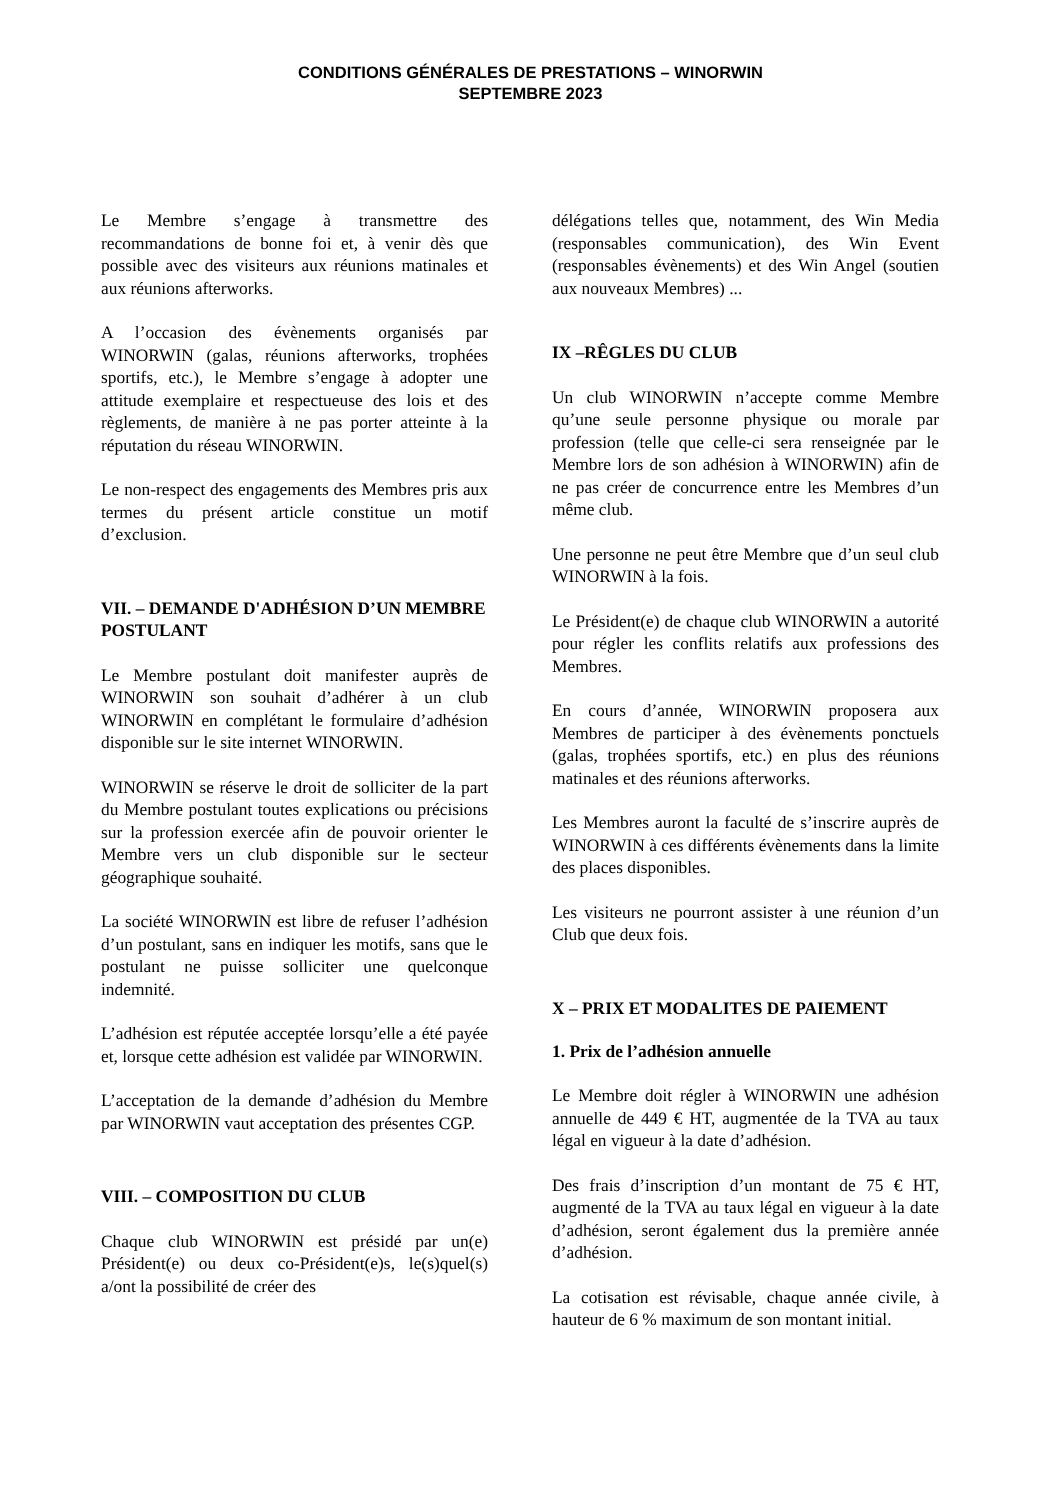CONDITIONS GÉNÉRALES DE PRESTATIONS – WINORWIN
SEPTEMBRE 2023
Le Membre s’engage à transmettre des recommandations de bonne foi et, à venir dès que possible avec des visiteurs aux réunions matinales et aux réunions afterworks.
A l’occasion des évènements organisés par WINORWIN (galas, réunions afterworks, trophées sportifs, etc.), le Membre s’engage à adopter une attitude exemplaire et respectueuse des lois et des règlements, de manière à ne pas porter atteinte à la réputation du réseau WINORWIN.
Le non-respect des engagements des Membres pris aux termes du présent article constitue un motif d’exclusion.
VII. – DEMANDE D'ADHÉSION D’UN MEMBRE POSTULANT
Le Membre postulant doit manifester auprès de WINORWIN son souhait d’adhérer à un club WINORWIN en complétant le formulaire d’adhésion disponible sur le site internet WINORWIN.
WINORWIN se réserve le droit de solliciter de la part du Membre postulant toutes explications ou précisions sur la profession exercée afin de pouvoir orienter le Membre vers un club disponible sur le secteur géographique souhaité.
La société WINORWIN est libre de refuser l’adhésion d’un postulant, sans en indiquer les motifs, sans que le postulant ne puisse solliciter une quelconque indemnité.
L’adhésion est réputée acceptée lorsqu’elle a été payée et, lorsque cette adhésion est validée par WINORWIN.
L’acceptation de la demande d’adhésion du Membre par WINORWIN vaut acceptation des présentes CGP.
VIII. – COMPOSITION DU CLUB
Chaque club WINORWIN est présidé par un(e) Président(e) ou deux co-Président(e)s, le(s)quel(s) a/ont la possibilité de créer des
délégations telles que, notamment, des Win Media (responsables communication), des Win Event (responsables évènements) et des Win Angel (soutien aux nouveaux Membres) ...
IX –RÊGLES DU CLUB
Un club WINORWIN n’accepte comme Membre qu’une seule personne physique ou morale par profession (telle que celle-ci sera renseignée par le Membre lors de son adhésion à WINORWIN) afin de ne pas créer de concurrence entre les Membres d’un même club.
Une personne ne peut être Membre que d’un seul club WINORWIN à la fois.
Le Président(e) de chaque club WINORWIN a autorité pour régler les conflits relatifs aux professions des Membres.
En cours d’année, WINORWIN proposera aux Membres de participer à des évènements ponctuels (galas, trophées sportifs, etc.) en plus des réunions matinales et des réunions afterworks.
Les Membres auront la faculté de s’inscrire auprès de WINORWIN à ces différents évènements dans la limite des places disponibles.
Les visiteurs ne pourront assister à une réunion d’un Club que deux fois.
X – PRIX ET MODALITES DE PAIEMENT
1. Prix de l’adhésion annuelle
Le Membre doit régler à WINORWIN une adhésion annuelle de 449 € HT, augmentée de la TVA au taux légal en vigueur à la date d’adhésion.
Des frais d’inscription d’un montant de 75 € HT, augmenté de la TVA au taux légal en vigueur à la date d’adhésion, seront également dus la première année d’adhésion.
La cotisation est révisable, chaque année civile, à hauteur de 6 % maximum de son montant initial.